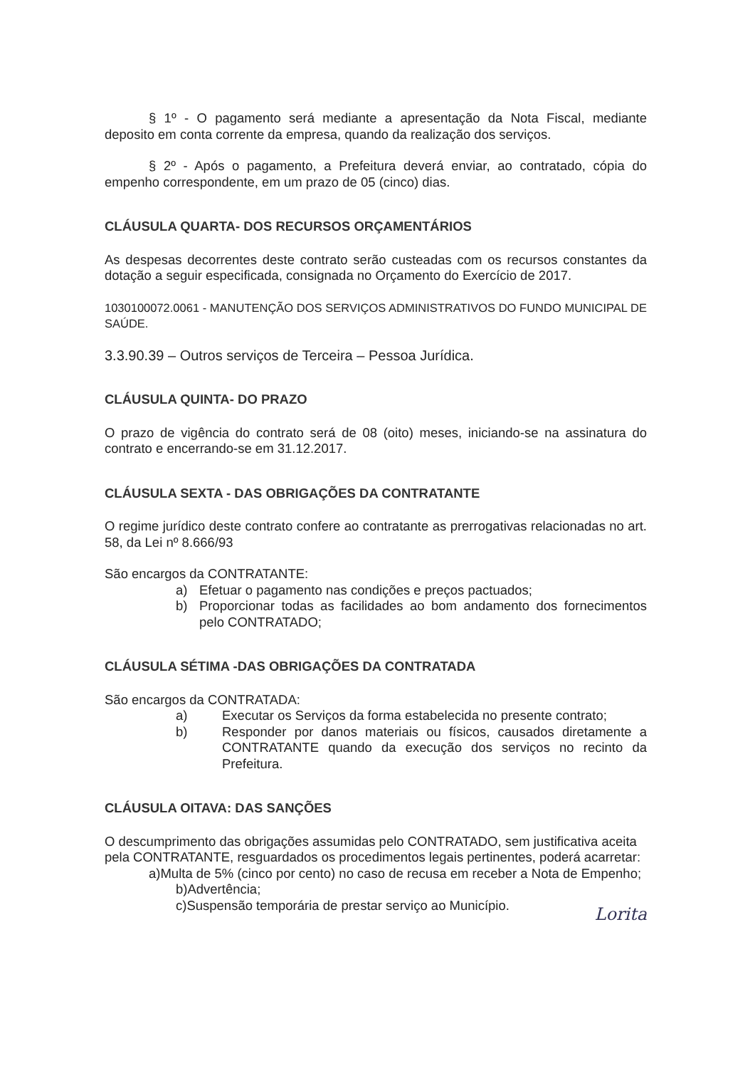§ 1º - O pagamento será mediante a apresentação da Nota Fiscal, mediante deposito em conta corrente da empresa, quando da realização dos serviços.
§ 2º - Após o pagamento, a Prefeitura deverá enviar, ao contratado, cópia do empenho correspondente, em um prazo de 05 (cinco) dias.
CLÁUSULA QUARTA- DOS RECURSOS ORÇAMENTÁRIOS
As despesas decorrentes deste contrato serão custeadas com os recursos constantes da dotação a seguir especificada, consignada no Orçamento do Exercício de 2017.
1030100072.0061 - MANUTENÇÃO DOS SERVIÇOS ADMINISTRATIVOS DO FUNDO MUNICIPAL DE SAÚDE.
3.3.90.39 – Outros serviços de Terceira – Pessoa Jurídica.
CLÁUSULA QUINTA- DO PRAZO
O prazo de vigência do contrato será de 08 (oito) meses, iniciando-se na assinatura do contrato e encerrando-se em 31.12.2017.
CLÁUSULA SEXTA - DAS OBRIGAÇÕES DA CONTRATANTE
O regime jurídico deste contrato confere ao contratante as prerrogativas relacionadas no art. 58, da Lei nº 8.666/93
São encargos da CONTRATANTE:
a) Efetuar o pagamento nas condições e preços pactuados;
b) Proporcionar todas as facilidades ao bom andamento dos fornecimentos pelo CONTRATADO;
CLÁUSULA SÉTIMA -DAS OBRIGAÇÕES DA CONTRATADA
São encargos da CONTRATADA:
a) Executar os Serviços da forma estabelecida no presente contrato;
b) Responder por danos materiais ou físicos, causados diretamente a CONTRATANTE quando da execução dos serviços no recinto da Prefeitura.
CLÁUSULA OITAVA: DAS SANÇÕES
O descumprimento das obrigações assumidas pelo CONTRATADO, sem justificativa aceita pela CONTRATANTE, resguardados os procedimentos legais pertinentes, poderá acarretar:
a)Multa de 5% (cinco por cento) no caso de recusa em receber a Nota de Empenho;
b)Advertência;
c)Suspensão temporária de prestar serviço ao Município.
Lorita